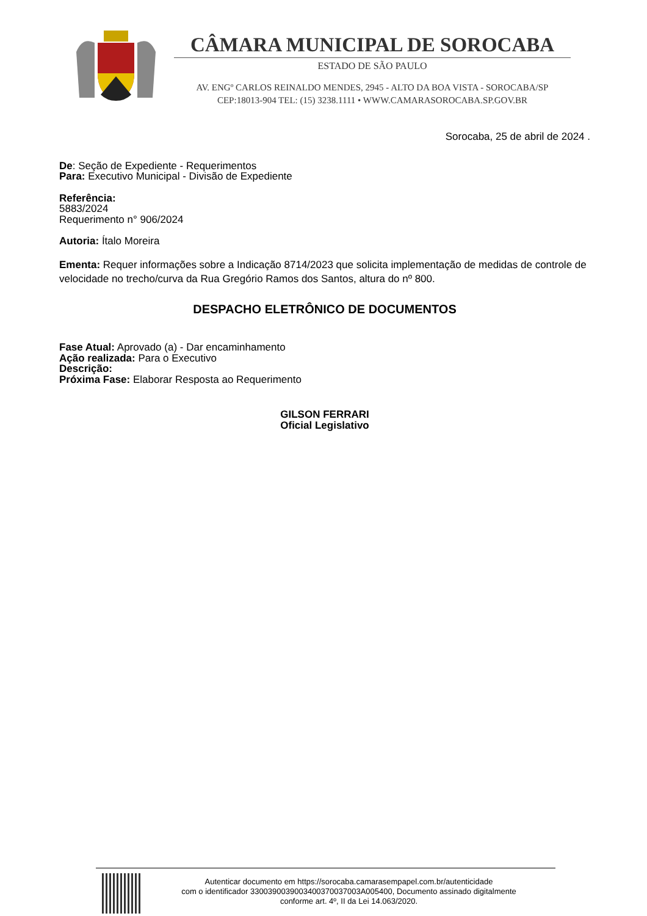CÂMARA MUNICIPAL DE SOROCABA
ESTADO DE SÃO PAULO
AV. ENGº CARLOS REINALDO MENDES, 2945 - ALTO DA BOA VISTA - SOROCABA/SP
CEP:18013-904 TEL: (15) 3238.1111 • WWW.CAMARASOROCABA.SP.GOV.BR
Sorocaba, 25 de abril de 2024 .
De: Seção de Expediente - Requerimentos
Para: Executivo Municipal - Divisão de Expediente
Referência:
5883/2024
Requerimento n° 906/2024
Autoria: Ítalo Moreira
Ementa: Requer informações sobre a Indicação 8714/2023 que solicita implementação de medidas de controle de velocidade no trecho/curva da Rua Gregório Ramos dos Santos, altura do nº 800.
DESPACHO ELETRÔNICO DE DOCUMENTOS
Fase Atual: Aprovado (a) - Dar encaminhamento
Ação realizada: Para o Executivo
Descrição:
Próxima Fase: Elaborar Resposta ao Requerimento
GILSON FERRARI
Oficial Legislativo
Autenticar documento em https://sorocaba.camarasempapel.com.br/autenticidade
com o identificador 3300390039003400370037003A005400, Documento assinado digitalmente
conforme art. 4º, II da Lei 14.063/2020.